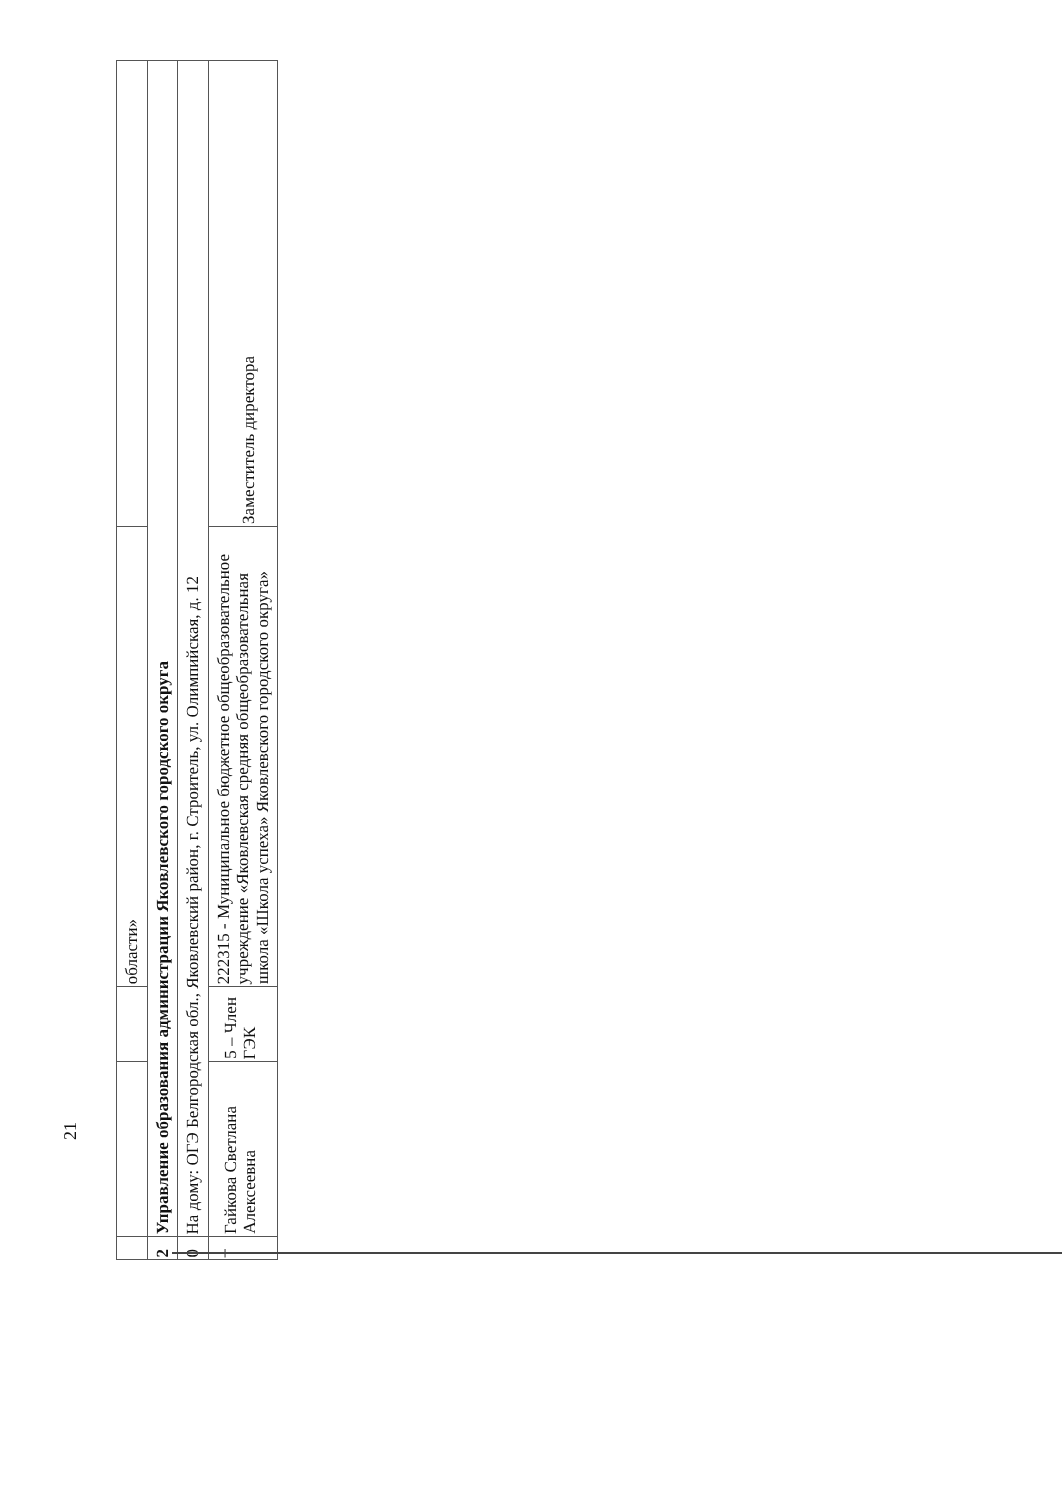21
| | | | области» | |
| 2 | Управление образования администрации Яковлевского городского округа | | | |
| 0 | На дому: ОГЭ Белгородская обл., Яковлевский район, г. Строитель, ул. Олимпийская, д. 12 | | | |
| – | Гайкова Светлана Алексеевна | 5 – Член ГЭК | 222315 - Муниципальное бюджетное общеобразовательное учреждение «Яковлевская средняя общеобразовательная школа «Школа успеха» Яковлевского городского округа» | Заместитель директора |